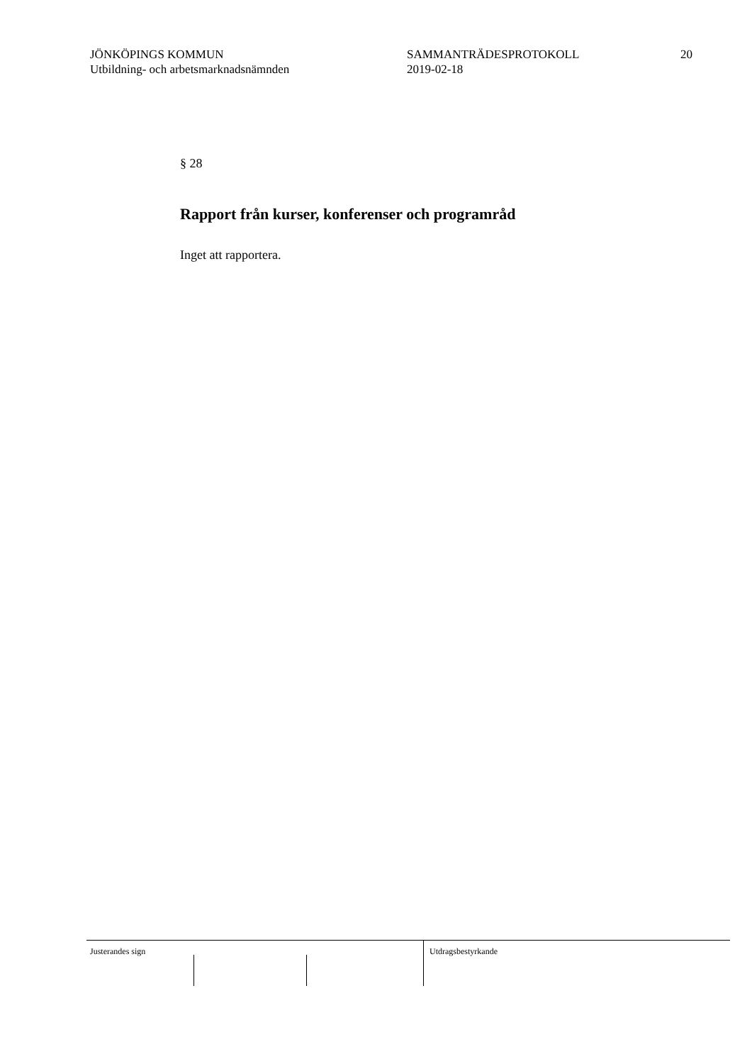JÖNKÖPINGS KOMMUN
Utbildning- och arbetsmarknadsnämnden
SAMMANTRÄDESPROTOKOLL
2019-02-18
20
§ 28
Rapport från kurser, konferenser och programråd
Inget att rapportera.
Justerandes sign Utdragsbestyrkande